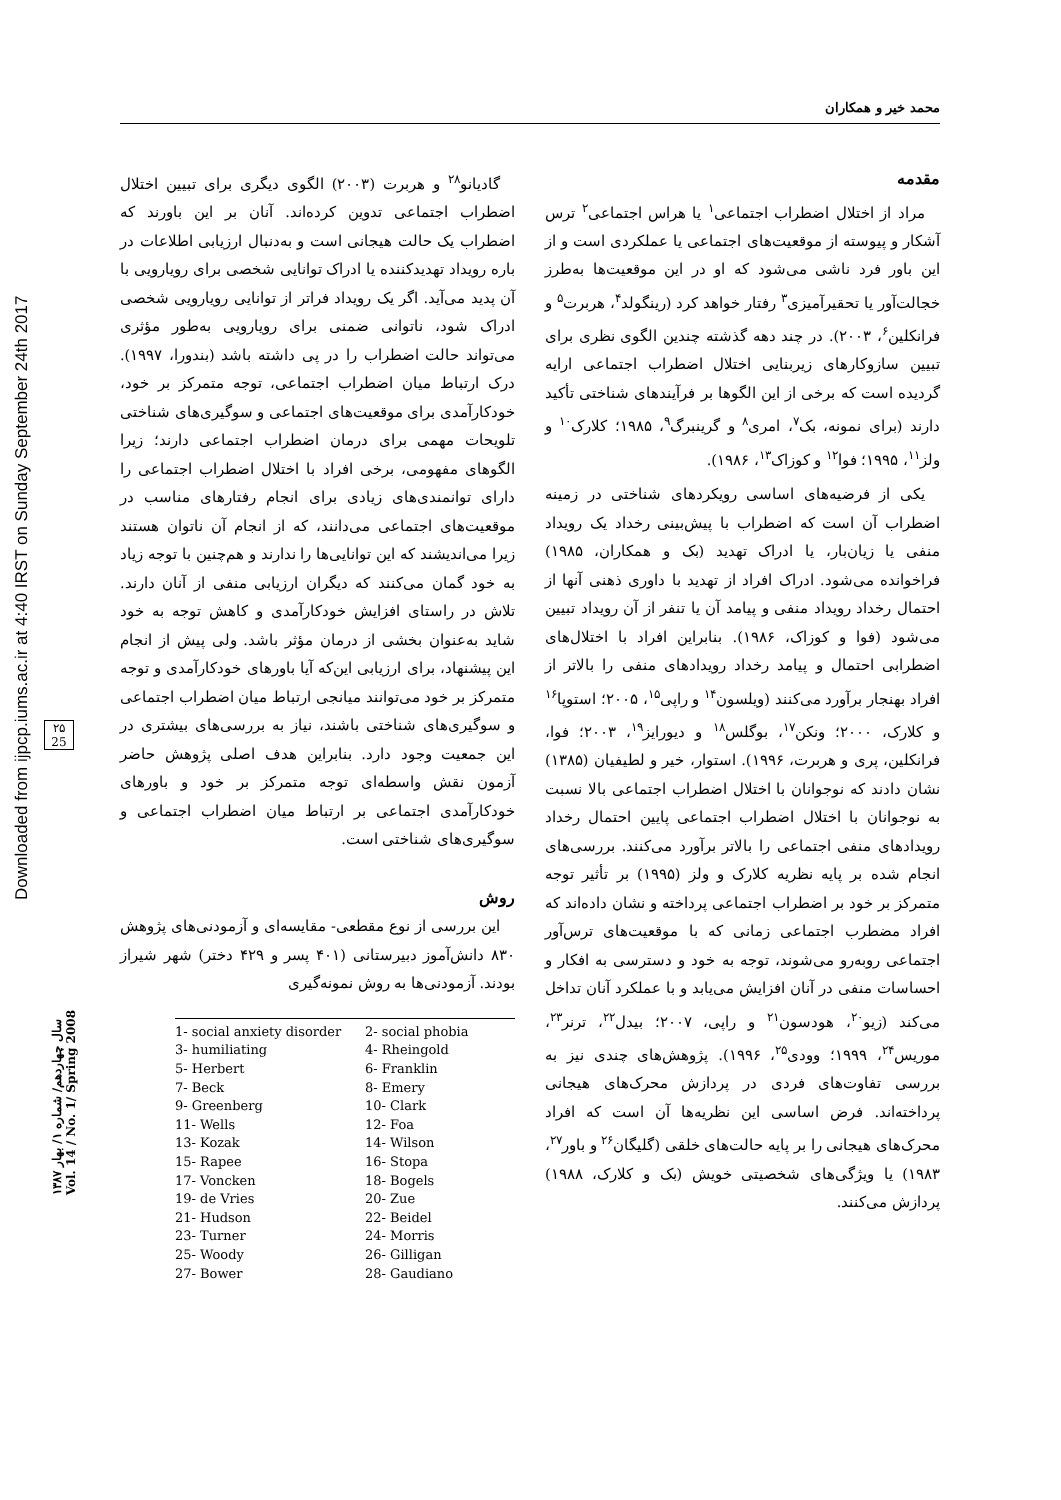محمد خیر و همکاران
Downloaded from ijpcp.iums.ac.ir at 4:40 IRST on Sunday September 24th 2017
۲۵
25
سال چهاردهم/ شماره ۱/ بهار ۱۳۸۷
Vol. 14 / No. 1/ Spring 2008
مقدمه
مراد از اختلال اضطراب اجتماعی<sup>۱</sup> یا هراس اجتماعی<sup>۲</sup> ترس آشکار و پیوسته از موقعیت‌های اجتماعی یا عملکردی است و از این باور فرد ناشی می‌شود که او در این موقعیت‌ها به‌طرز خجالت‌آور یا تحقیرآمیزی<sup>۳</sup> رفتار خواهد کرد (رینگولد<sup>۴</sup>، هربرت<sup>۵</sup> و فرانکلین<sup>۶</sup>، ۲۰۰۳). در چند دهه گذشته چندین الگوی نظری برای تبیین سازوکارهای زیربنایی اختلال اضطراب اجتماعی ارایه گردیده است که برخی از این الگوها بر فرآیندهای شناختی تأکید دارند (برای نمونه، بک<sup>۷</sup>، امری<sup>۸</sup> و گرینبرگ<sup>۹</sup>، ۱۹۸۵؛ کلارک<sup>۱۰</sup> و ولز<sup>۱۱</sup>، ۱۹۹۵؛ فوا<sup>۱۲</sup> و کوزاک<sup>۱۳</sup>، ۱۹۸۶).
یکی از فرضیه‌های اساسی رویکردهای شناختی در زمینه اضطراب آن است که اضطراب با پیش‌بینی رخداد یک رویداد منفی یا زیان‌بار، یا ادراک تهدید (بک و همکاران، ۱۹۸۵) فراخوانده می‌شود. ادراک افراد از تهدید با داوری ذهنی آنها از احتمال رخداد رویداد منفی و پیامد آن یا تنفر از آن رویداد تبیین می‌شود (فوا و کوزاک، ۱۹۸۶). بنابراین افراد با اختلال‌های اضطرابی احتمال و پیامد رخداد رویدادهای منفی را بالاتر از افراد بهنجار برآورد می‌کنند (ویلسون<sup>۱۴</sup> و راپی<sup>۱۵</sup>، ۲۰۰۵؛ استوپا<sup>۱۶</sup> و کلارک، ۲۰۰۰؛ ونکن<sup>۱۷</sup>، بوگلس<sup>۱۸</sup> و دیورایز<sup>۱۹</sup>، ۲۰۰۳؛ فوا، فرانکلین، پری و هربرت، ۱۹۹۶). استوار، خیر و لطیفیان (۱۳۸۵) نشان دادند که نوجوانان با اختلال اضطراب اجتماعی بالا نسبت به نوجوانان با اختلال اضطراب اجتماعی پایین احتمال رخداد رویدادهای منفی اجتماعی را بالاتر برآورد می‌کنند. بررسی‌های انجام شده بر پایه نظریه کلارک و ولز (۱۹۹۵) بر تأثیر توجه متمرکز بر خود بر اضطراب اجتماعی پرداخته و نشان داده‌اند که افراد مضطرب اجتماعی زمانی که با موقعیت‌های ترس‌آور اجتماعی روبه‌رو می‌شوند، توجه به خود و دسترسی به افکار و احساسات منفی در آنان افزایش می‌یابد و با عملکرد آنان تداخل می‌کند (زیو<sup>۲۰</sup>، هودسون<sup>۲۱</sup> و راپی، ۲۰۰۷؛ بیدل<sup>۲۲</sup>، ترنر<sup>۲۳</sup>، موریس<sup>۲۴</sup>، ۱۹۹۹؛ وودی<sup>۲۵</sup>، ۱۹۹۶). پژوهش‌های چندی نیز به بررسی تفاوت‌های فردی در پردازش محرک‌های هیجانی پرداخته‌اند. فرض اساسی این نظریه‌ها آن است که افراد محرک‌های هیجانی را بر پایه حالت‌های خلقی (گلیگان<sup>۲۶</sup> و باور<sup>۲۷</sup>، ۱۹۸۳) یا ویژگی‌های شخصیتی خویش (بک و کلارک، ۱۹۸۸) پردازش می‌کنند.
گادیانو<sup>۲۸</sup> و هربرت (۲۰۰۳) الگوی دیگری برای تبیین اختلال اضطراب اجتماعی تدوین کرده‌اند. آنان بر این باورند که اضطراب یک حالت هیجانی است و به‌دنبال ارزیابی اطلاعات در باره رویداد تهدیدکننده یا ادراک توانایی شخصی برای رویارویی با آن پدید می‌آید. اگر یک رویداد فراتر از توانایی رویارویی شخصی ادراک شود، ناتوانی ضمنی برای رویارویی به‌طور مؤثری می‌تواند حالت اضطراب را در پی داشته باشد (بندورا، ۱۹۹۷). درک ارتباط میان اضطراب اجتماعی، توجه متمرکز بر خود، خودکارآمدی برای موقعیت‌های اجتماعی و سوگیری‌های شناختی تلویحات مهمی برای درمان اضطراب اجتماعی دارند؛ زیرا الگوهای مفهومی، برخی افراد با اختلال اضطراب اجتماعی را دارای توانمندی‌های زیادی برای انجام رفتارهای مناسب در موقعیت‌های اجتماعی می‌دانند، که از انجام آن ناتوان هستند زیرا می‌اندیشند که این توانایی‌ها را ندارند و هم‌چنین با توجه زیاد به خود گمان می‌کنند که دیگران ارزیابی منفی از آنان دارند. تلاش در راستای افزایش خودکارآمدی و کاهش توجه به خود شاید به‌عنوان بخشی از درمان مؤثر باشد. ولی پیش از انجام این پیشنهاد، برای ارزیابی این‌که آیا باورهای خودکارآمدی و توجه متمرکز بر خود می‌توانند میانجی ارتباط میان اضطراب اجتماعی و سوگیری‌های شناختی باشند، نیاز به بررسی‌های بیشتری در این جمعیت وجود دارد. بنابراین هدف اصلی پژوهش حاضر آزمون نقش واسطه‌ای توجه متمرکز بر خود و باورهای خودکارآمدی اجتماعی بر ارتباط میان اضطراب اجتماعی و سوگیری‌های شناختی است.
روش
این بررسی از نوع مقطعی- مقایسه‌ای و آزمودنی‌های پژوهش ۸۳۰ دانش‌آموز دبیرستانی (۴۰۱ پسر و ۴۲۹ دختر) شهر شیراز بودند. آزمودنی‌ها به روش نمونه‌گیری
1- social anxiety disorder 2- social phobia 3- humiliating 4- Rheingold 5- Herbert 6- Franklin 7- Beck 8- Emery 9- Greenberg 10- Clark 11- Wells 12- Foa 13- Kozak 14- Wilson 15- Rapee 16- Stopa 17- Voncken 18- Bogels 19- de Vries 20- Zue 21- Hudson 22- Beidel 23- Turner 24- Morris 25- Woody 26- Gilligan 27- Bower 28- Gaudiano